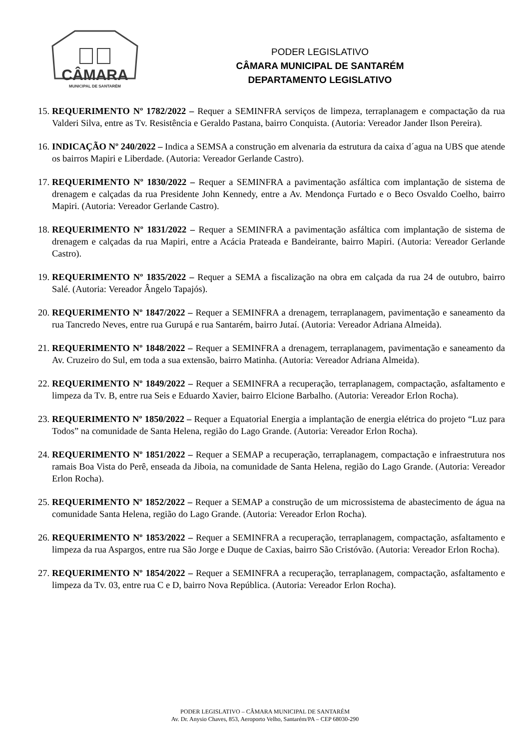CÂMARA
MUNICIPAL DE SANTARÉM
PODER LEGISLATIVO
CÂMARA MUNICIPAL DE SANTARÉM
DEPARTAMENTO LEGISLATIVO
15.
REQUERIMENTO Nº 1782/2022 – Requer a SEMINFRA serviços de limpeza, terraplanagem e compactação da rua Valderi Silva, entre as Tv. Resistência e Geraldo Pastana, bairro Conquista. (Autoria: Vereador Jander Ilson Pereira).
16.
INDICAÇÃO Nº 240/2022 – Indica a SEMSA a construção em alvenaria da estrutura da caixa d´agua na UBS que atende os bairros Mapiri e Liberdade. (Autoria: Vereador Gerlande Castro).
17.
REQUERIMENTO Nº 1830/2022 – Requer a SEMINFRA a pavimentação asfáltica com implantação de sistema de drenagem e calçadas da rua Presidente John Kennedy, entre a Av. Mendonça Furtado e o Beco Osvaldo Coelho, bairro Mapiri. (Autoria: Vereador Gerlande Castro).
18.
REQUERIMENTO Nº 1831/2022 – Requer a SEMINFRA a pavimentação asfáltica com implantação de sistema de drenagem e calçadas da rua Mapiri, entre a Acácia Prateada e Bandeirante, bairro Mapiri. (Autoria: Vereador Gerlande Castro).
19.
REQUERIMENTO Nº 1835/2022 – Requer a SEMA a fiscalização na obra em calçada da rua 24 de outubro, bairro Salé. (Autoria: Vereador Ângelo Tapajós).
20.
REQUERIMENTO Nº 1847/2022 – Requer a SEMINFRA a drenagem, terraplanagem, pavimentação e saneamento da rua Tancredo Neves, entre rua Gurupá e rua Santarém, bairro Jutaí. (Autoria: Vereador Adriana Almeida).
21.
REQUERIMENTO Nº 1848/2022 – Requer a SEMINFRA a drenagem, terraplanagem, pavimentação e saneamento da Av. Cruzeiro do Sul, em toda a sua extensão, bairro Matinha. (Autoria: Vereador Adriana Almeida).
22.
REQUERIMENTO Nº 1849/2022 – Requer a SEMINFRA a recuperação, terraplanagem, compactação, asfaltamento e limpeza da Tv. B, entre rua Seis e Eduardo Xavier, bairro Elcione Barbalho. (Autoria: Vereador Erlon Rocha).
23.
REQUERIMENTO Nº 1850/2022 – Requer a Equatorial Energia a implantação de energia elétrica do projeto “Luz para Todos” na comunidade de Santa Helena, região do Lago Grande. (Autoria: Vereador Erlon Rocha).
24.
REQUERIMENTO Nº 1851/2022 – Requer a SEMAP a recuperação, terraplanagem, compactação e infraestrutura nos ramais Boa Vista do Perê, enseada da Jiboia, na comunidade de Santa Helena, região do Lago Grande. (Autoria: Vereador Erlon Rocha).
25.
REQUERIMENTO Nº 1852/2022 – Requer a SEMAP a construção de um microssistema de abastecimento de água na comunidade Santa Helena, região do Lago Grande. (Autoria: Vereador Erlon Rocha).
26.
REQUERIMENTO Nº 1853/2022 – Requer a SEMINFRA a recuperação, terraplanagem, compactação, asfaltamento e limpeza da rua Aspargos, entre rua São Jorge e Duque de Caxias, bairro São Cristóvão. (Autoria: Vereador Erlon Rocha).
27.
REQUERIMENTO Nº 1854/2022 – Requer a SEMINFRA a recuperação, terraplanagem, compactação, asfaltamento e limpeza da Tv. 03, entre rua C e D, bairro Nova República. (Autoria: Vereador Erlon Rocha).
PODER LEGISLATIVO – CÂMARA MUNICIPAL DE SANTARÉM
Av. Dr. Anysio Chaves, 853, Aeroporto Velho, Santarém/PA – CEP 68030-290